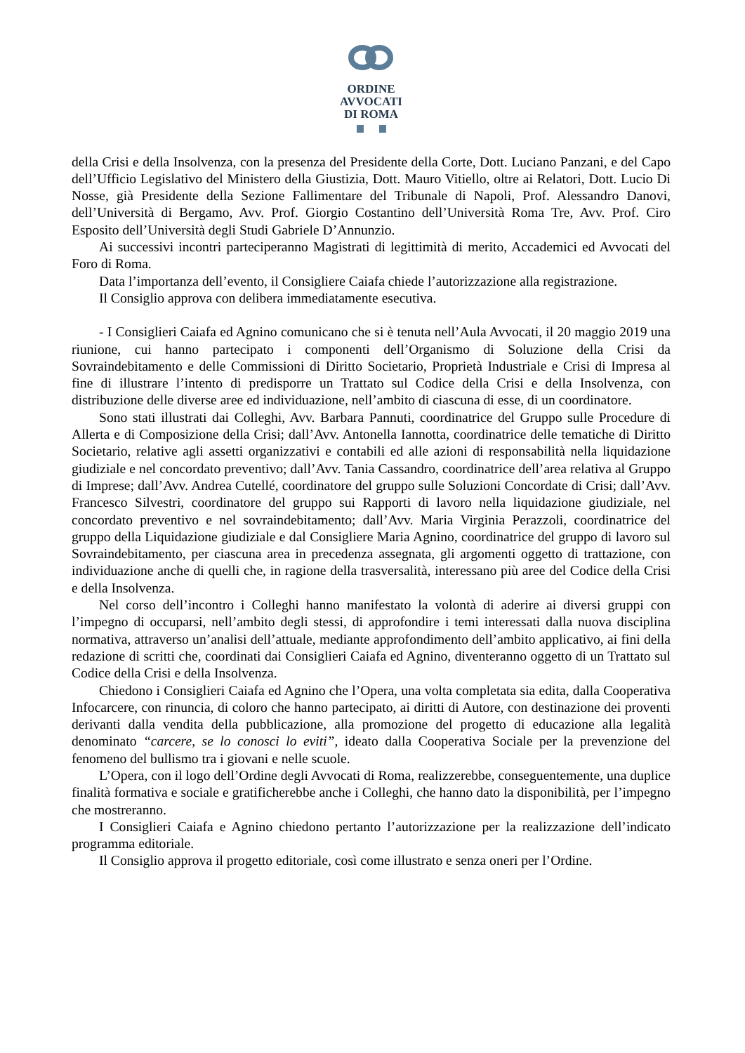ORDINE
AVVOCATI
DI ROMA
della Crisi e della Insolvenza, con la presenza del Presidente della Corte, Dott. Luciano Panzani, e del Capo dell’Ufficio Legislativo del Ministero della Giustizia, Dott. Mauro Vitiello, oltre ai Relatori, Dott. Lucio Di Nosse, già Presidente della Sezione Fallimentare del Tribunale di Napoli, Prof. Alessandro Danovi, dell’Università di Bergamo, Avv. Prof. Giorgio Costantino dell’Università Roma Tre, Avv. Prof. Ciro Esposito dell’Università degli Studi Gabriele D’Annunzio.
Ai successivi incontri parteciperanno Magistrati di legittimità di merito, Accademici ed Avvocati del Foro di Roma.
Data l’importanza dell’evento, il Consigliere Caiafa chiede l’autorizzazione alla registrazione.
Il Consiglio approva con delibera immediatamente esecutiva.
- I Consiglieri Caiafa ed Agnino comunicano che si è tenuta nell’Aula Avvocati, il 20 maggio 2019 una riunione, cui hanno partecipato i componenti dell’Organismo di Soluzione della Crisi da Sovraindebitamento e delle Commissioni di Diritto Societario, Proprietà Industriale e Crisi di Impresa al fine di illustrare l’intento di predisporre un Trattato sul Codice della Crisi e della Insolvenza, con distribuzione delle diverse aree ed individuazione, nell’ambito di ciascuna di esse, di un coordinatore.
Sono stati illustrati dai Colleghi, Avv. Barbara Pannuti, coordinatrice del Gruppo sulle Procedure di Allerta e di Composizione della Crisi; dall’Avv. Antonella Iannotta, coordinatrice delle tematiche di Diritto Societario, relative agli assetti organizzativi e contabili ed alle azioni di responsabilità nella liquidazione giudiziale e nel concordato preventivo; dall’Avv. Tania Cassandro, coordinatrice dell’area relativa al Gruppo di Imprese; dall’Avv. Andrea Cutellé, coordinatore del gruppo sulle Soluzioni Concordate di Crisi; dall’Avv. Francesco Silvestri, coordinatore del gruppo sui Rapporti di lavoro nella liquidazione giudiziale, nel concordato preventivo e nel sovraindebitamento; dall’Avv. Maria Virginia Perazzoli, coordinatrice del gruppo della Liquidazione giudiziale e dal Consigliere Maria Agnino, coordinatrice del gruppo di lavoro sul Sovraindebitamento, per ciascuna area in precedenza assegnata, gli argomenti oggetto di trattazione, con individuazione anche di quelli che, in ragione della trasversalità, interessano più aree del Codice della Crisi e della Insolvenza.
Nel corso dell’incontro i Colleghi hanno manifestato la volontà di aderire ai diversi gruppi con l’impegno di occuparsi, nell’ambito degli stessi, di approfondire i temi interessati dalla nuova disciplina normativa, attraverso un’analisi dell’attuale, mediante approfondimento dell’ambito applicativo, ai fini della redazione di scritti che, coordinati dai Consiglieri Caiafa ed Agnino, diventeranno oggetto di un Trattato sul Codice della Crisi e della Insolvenza.
Chiedono i Consiglieri Caiafa ed Agnino che l’Opera, una volta completata sia edita, dalla Cooperativa Infocarcere, con rinuncia, di coloro che hanno partecipato, ai diritti di Autore, con destinazione dei proventi derivanti dalla vendita della pubblicazione, alla promozione del progetto di educazione alla legalità denominato “carcere, se lo conosci lo eviti”, ideato dalla Cooperativa Sociale per la prevenzione del fenomeno del bullismo tra i giovani e nelle scuole.
L’Opera, con il logo dell’Ordine degli Avvocati di Roma, realizzerebbe, conseguentemente, una duplice finalità formativa e sociale e gratificherebbe anche i Colleghi, che hanno dato la disponibilità, per l’impegno che mostreranno.
I Consiglieri Caiafa e Agnino chiedono pertanto l’autorizzazione per la realizzazione dell’indicato programma editoriale.
Il Consiglio approva il progetto editoriale, così come illustrato e senza oneri per l’Ordine.